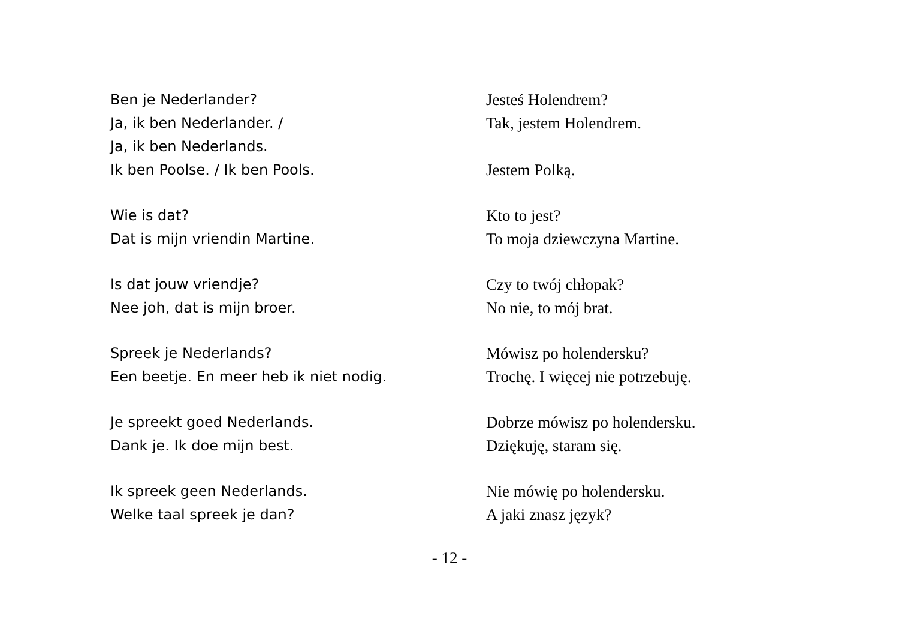Ben je Nederlander?
Ja, ik ben Nederlander. /
Ja, ik ben Nederlands.
Ik ben Poolse. / Ik ben Pools.
Jesteś Holendrem?
Tak, jestem Holendrem.
Jestem Polką.
Wie is dat?
Dat is mijn vriendin Martine.
Kto to jest?
To moja dziewczyna Martine.
Is dat jouw vriendje?
Nee joh, dat is mijn broer.
Czy to twój chłopak?
No nie, to mój brat.
Spreek je Nederlands?
Een beetje. En meer heb ik niet nodig.
Mówisz po holendersku?
Trochę. I więcej nie potrzebuję.
Je spreekt goed Nederlands.
Dank je. Ik doe mijn best.
Dobrze mówisz po holendersku.
Dziękuję, staram się.
Ik spreek geen Nederlands.
Welke taal spreek je dan?
Nie mówię po holendersku.
A jaki znasz język?
- 12 -